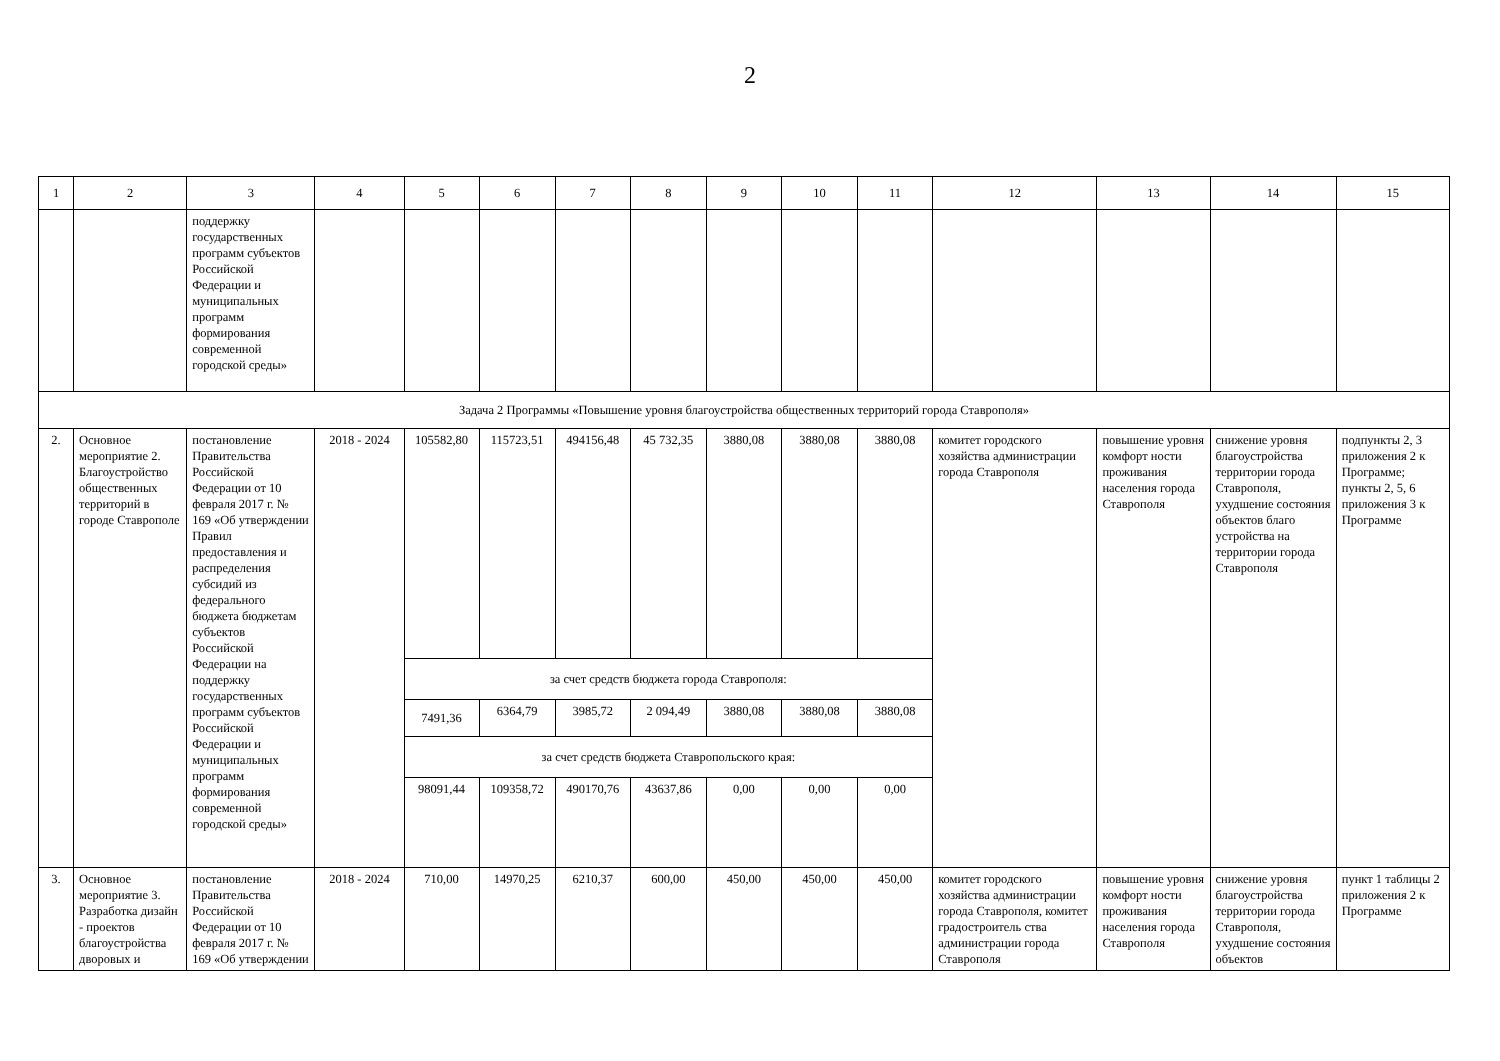2
| 1 | 2 | 3 | 4 | 5 | 6 | 7 | 8 | 9 | 10 | 11 | 12 | 13 | 14 | 15 |
| | | поддержку государственных программ субъектов Российской Федерации и муниципальных программ формирования современной городской среды» | | | | | | | | | | | | |
| Задача 2 Программы «Повышение уровня благоустройства общественных территорий города Ставрополя» | | | | | | | | | | | | | | |
| 2. | Основное мероприятие 2. Благоустройство общественных территорий в городе Ставрополе | постановление Правительства Российской Федерации от 10 февраля 2017 г. № 169 «Об утверждении Правил предоставления и распределения субсидий из федерального бюджета бюджетам субъектов Российской Федерации на поддержку государственных программ субъектов Российской Федерации и муниципальных программ формирования современной городской среды» | 2018 - 2024 | 105582,80 | 115723,51 | 494156,48 | 45 732,35 | 3880,08 | 3880,08 | 3880,08 | комитет городского хозяйства администрации города Ставрополя | повышение уровня комфорт ности проживания населения города Ставрополя | снижение уровня благоустройства территории города Ставрополя, ухудшение состояния объектов благо устройства на территории города Ставрополя | подпункты 2, 3 приложения 2 к Программе; пункты 2, 5, 6 приложения 3 к Программе |
| | | | | за счет средств бюджета города Ставрополя: | | | | | | | | | | |
| | | | | 7491,36 | 6364,79 | 3985,72 | 2 094,49 | 3880,08 | 3880,08 | 3880,08 | | | | |
| | | | | за счет средств бюджета Ставропольского края: | | | | | | | | | | |
| | | | | 98091,44 | 109358,72 | 490170,76 | 43637,86 | 0,00 | 0,00 | 0,00 | | | | |
| 3. | Основное мероприятие 3. Разработка дизайн - проектов благоустройства дворовых и | постановление Правительства Российской Федерации от 10 февраля 2017 г. № 169 «Об утверждении | 2018 - 2024 | 710,00 | 14970,25 | 6210,37 | 600,00 | 450,00 | 450,00 | 450,00 | комитет городского хозяйства администрации города Ставрополя, комитет градостроитель ства администрации города Ставрополя | повышение уровня комфорт ности проживания населения города Ставрополя | снижение уровня благоустройства территории города Ставрополя, ухудшение состояния объектов | пункт 1 таблицы 2 приложения 2 к Программе |